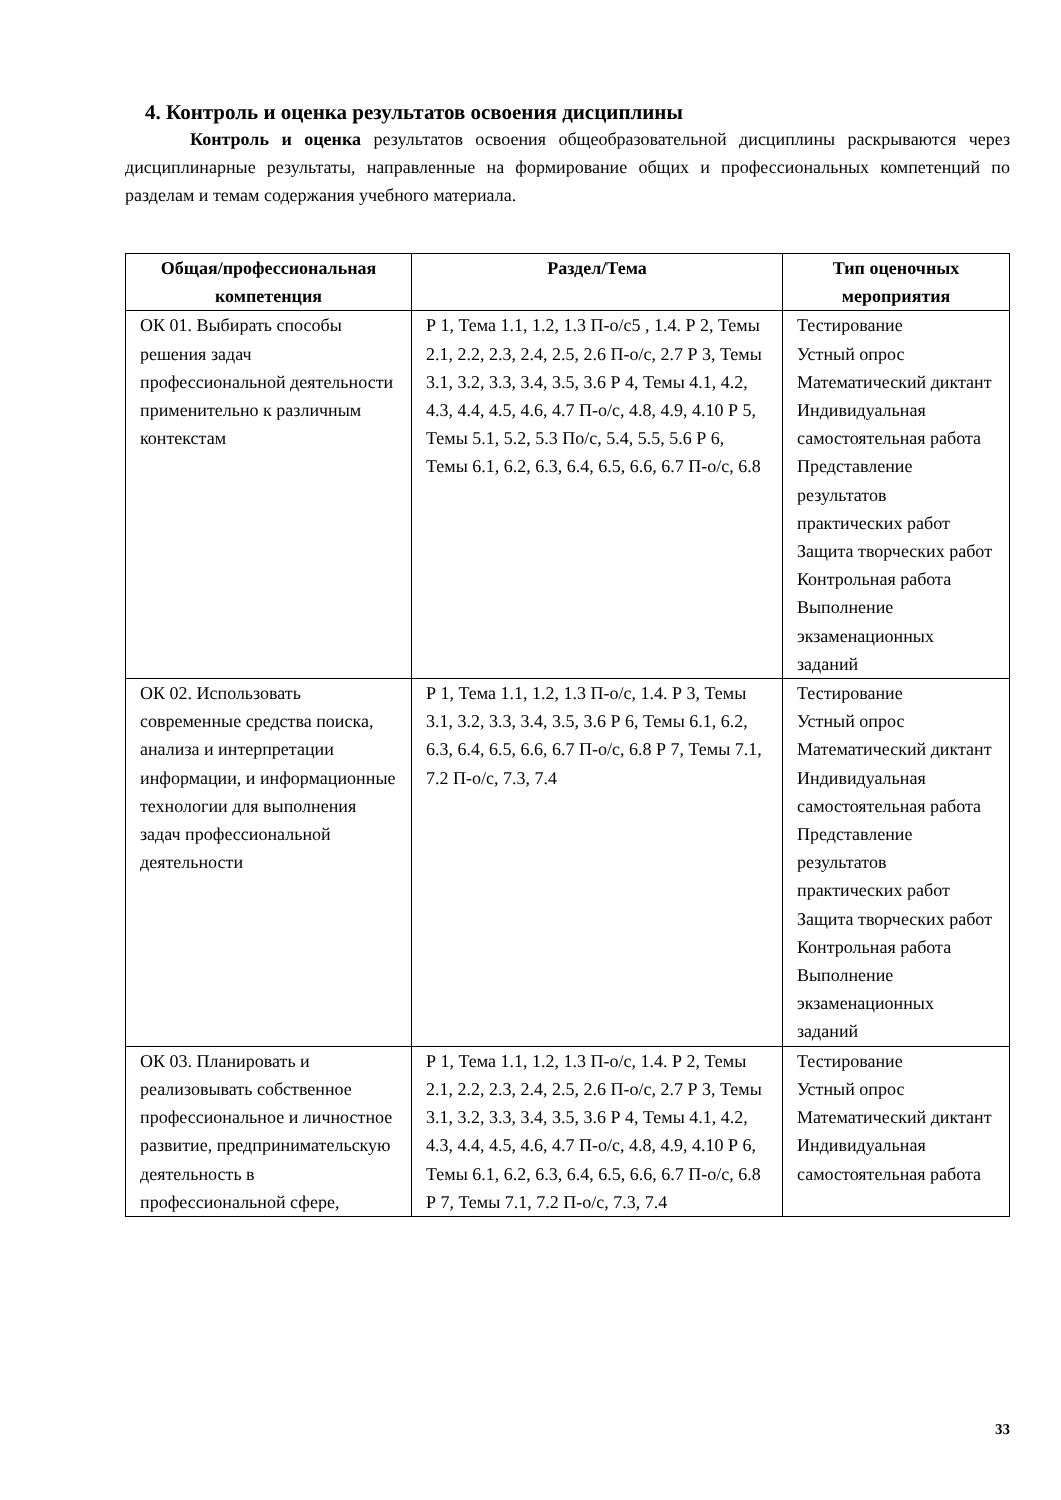4. Контроль и оценка результатов освоения дисциплины
Контроль и оценка результатов освоения общеобразовательной дисциплины раскрываются через дисциплинарные результаты, направленные на формирование общих и профессиональных компетенций по разделам и темам содержания учебного материала.
| Общая/профессиональная компетенция | Раздел/Тема | Тип оценочных мероприятия |
| --- | --- | --- |
| ОК 01. Выбирать способы решения задач профессиональной деятельности применительно к различным контекстам | Р 1, Тема 1.1, 1.2, 1.3 П-о/с5 , 1.4. Р 2, Темы 2.1, 2.2, 2.3, 2.4, 2.5, 2.6 П-о/с, 2.7 Р 3, Темы 3.1, 3.2, 3.3, 3.4, 3.5, 3.6 Р 4, Темы 4.1, 4.2, 4.3, 4.4, 4.5, 4.6, 4.7 П-о/с, 4.8, 4.9, 4.10 Р 5, Темы 5.1, 5.2, 5.3 По/с, 5.4, 5.5, 5.6 Р 6, Темы 6.1, 6.2, 6.3, 6.4, 6.5, 6.6, 6.7 П-о/с, 6.8 | Тестирование Устный опрос Математический диктант Индивидуальная самостоятельная работа Представление результатов практических работ Защита творческих работ Контрольная работа Выполнение экзаменационных заданий |
| ОК 02. Использовать современные средства поиска, анализа и интерпретации информации, и информационные технологии для выполнения задач профессиональной деятельности | Р 1, Тема 1.1, 1.2, 1.3 П-о/с, 1.4. Р 3, Темы 3.1, 3.2, 3.3, 3.4, 3.5, 3.6 Р 6, Темы 6.1, 6.2, 6.3, 6.4, 6.5, 6.6, 6.7 П-о/с, 6.8 Р 7, Темы 7.1, 7.2 П-о/с, 7.3, 7.4 | Тестирование Устный опрос Математический диктант Индивидуальная самостоятельная работа Представление результатов практических работ Защита творческих работ Контрольная работа Выполнение экзаменационных заданий |
| ОК 03. Планировать и реализовывать собственное профессиональное и личностное развитие, предпринимательскую деятельность в профессиональной сфере, | Р 1, Тема 1.1, 1.2, 1.3 П-о/с, 1.4. Р 2, Темы 2.1, 2.2, 2.3, 2.4, 2.5, 2.6 П-о/с, 2.7 Р 3, Темы 3.1, 3.2, 3.3, 3.4, 3.5, 3.6 Р 4, Темы 4.1, 4.2, 4.3, 4.4, 4.5, 4.6, 4.7 П-о/с, 4.8, 4.9, 4.10 Р 6, Темы 6.1, 6.2, 6.3, 6.4, 6.5, 6.6, 6.7 П-о/с, 6.8 Р 7, Темы 7.1, 7.2 П-о/с, 7.3, 7.4 | Тестирование Устный опрос Математический диктант Индивидуальная самостоятельная работа |
33